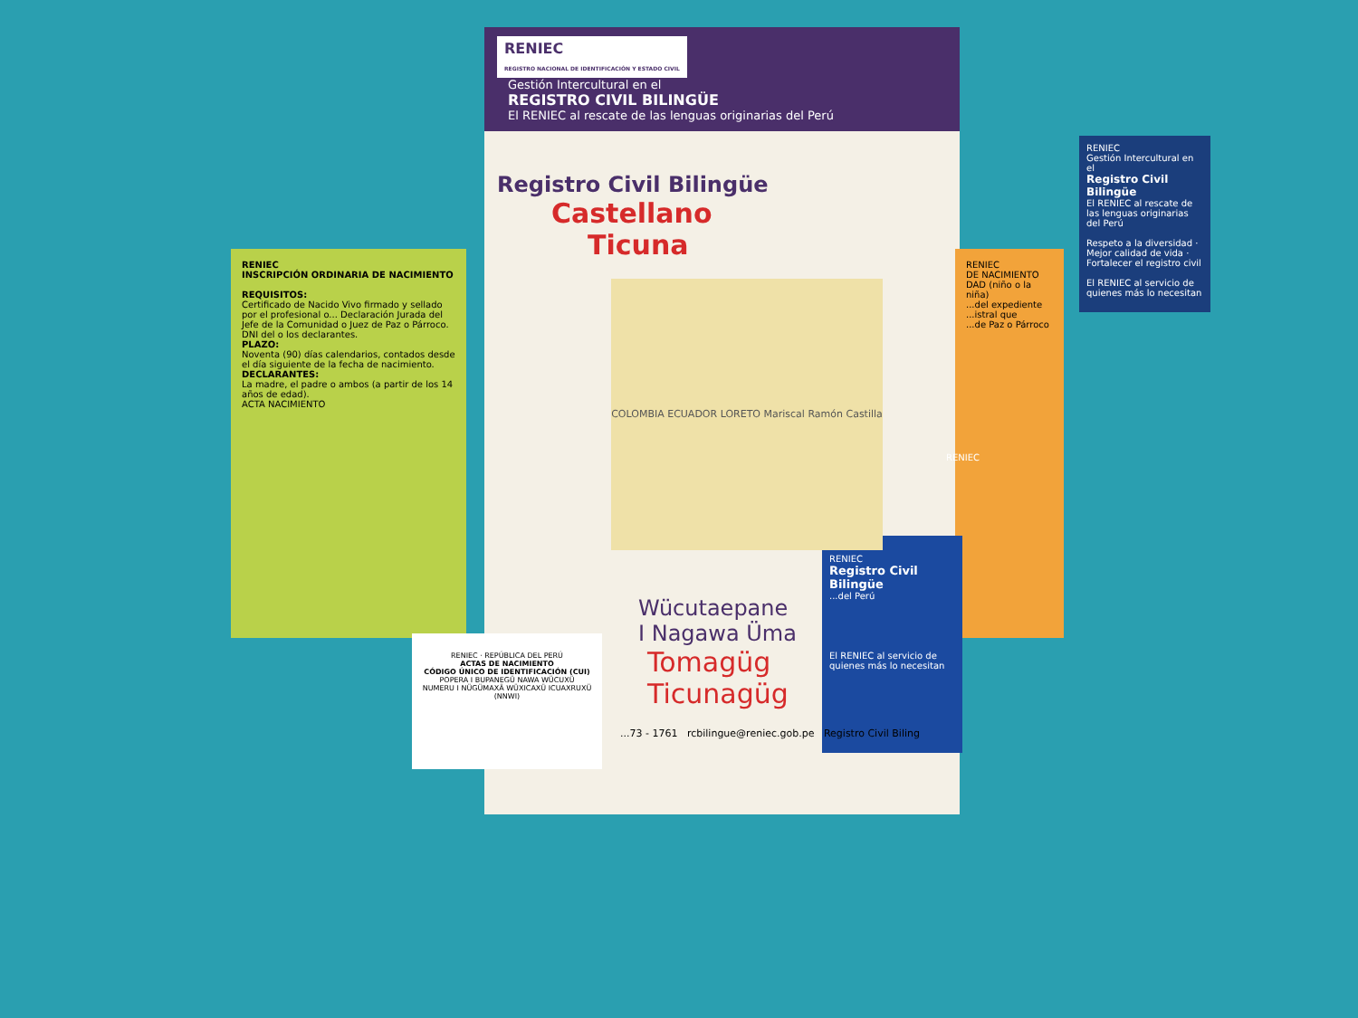RENIEC
REGISTRO NACIONAL DE IDENTIFICACIÓN Y ESTADO CIVIL Gestión Intercultural en el
REGISTRO CIVIL BILINGÜE
El RENIEC al rescate de las lenguas originarias del Perú
Registro Civil Bilingüe
Castellano
Ticuna
COLOMBIA ECUADOR LORETO Mariscal Ramón Castilla
Wücutaepane
I Nagawa Üma
Tomagüg
Ticunagüg
...73 - 1761 rcbilingue@reniec.gob.pe Registro Civil Biling
RENIEC
INSCRIPCIÓN ORDINARIA DE NACIMIENTO
REQUISITOS:
Certificado de Nacido Vivo firmado y sellado por el profesional o... Declaración Jurada del Jefe de la Comunidad o Juez de Paz o Párroco. DNI del o los declarantes.
PLAZO:
Noventa (90) días calendarios, contados desde el día siguiente de la fecha de nacimiento.
DECLARANTES:
La madre, el padre o ambos (a partir de los 14 años de edad).
ACTA NACIMIENTO
RENIEC
DE NACIMIENTO DAD (niño o la niña)
...del expediente ...istral que
...de Paz o Párroco
RENIEC
Gestión Intercultural en el
Registro Civil Bilingüe
El RENIEC al rescate de las lenguas originarias del Perú
Respeto a la diversidad · Mejor calidad de vida · Fortalecer el registro civil
El RENIEC al servicio de quienes más lo necesitan
RENIEC · REPÚBLICA DEL PERÚ
ACTAS DE NACIMIENTO
CÓDIGO ÚNICO DE IDENTIFICACIÓN (CUI)
POPERA I BUPANEGÜ NAWA WÜCUXÜ
NUMERU I NÜGÜMAXÄ WÜXICAXÜ ICUAXRUXÜ (NNWI)
RENIEC
Registro Civil Bilingüe
...del Perú
El RENIEC al servicio de quienes más lo necesitan
RENIEC